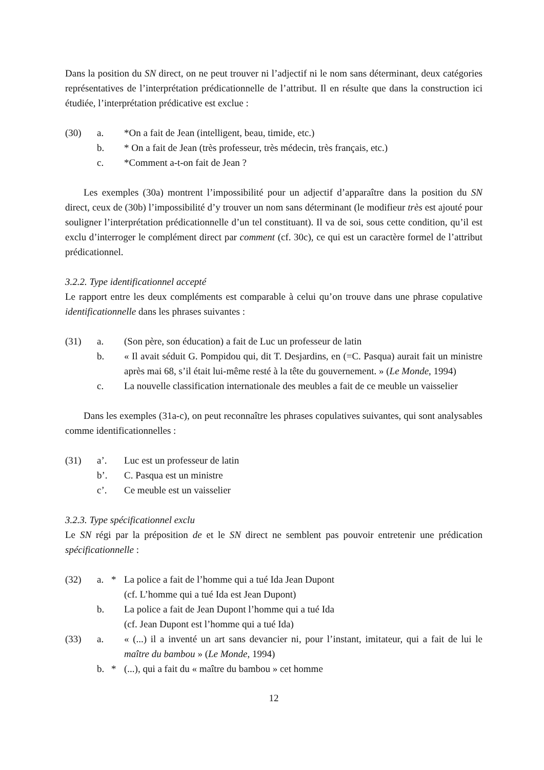Dans la position du SN direct, on ne peut trouver ni l’adjectif ni le nom sans déterminant, deux catégories représentatives de l’interprétation prédicationnelle de l’attribut. Il en résulte que dans la construction ici étudiée, l’interprétation prédicative est exclue :
(30)
a.
*On a fait de Jean (intelligent, beau, timide, etc.)
b.
* On a fait de Jean (très professeur, très médecin, très français, etc.)
c.
*Comment a-t-on fait de Jean ?
Les exemples (30a) montrent l’impossibilité pour un adjectif d’apparaître dans la position du SN direct, ceux de (30b) l’impossibilité d’y trouver un nom sans déterminant (le modifieur très est ajouté pour souligner l’interprétation prédicationnelle d’un tel constituant). Il va de soi, sous cette condition, qu’il est exclu d’interroger le complément direct par comment (cf. 30c), ce qui est un caractère formel de l’attribut prédicationnel.
3.2.2. Type identificationnel accepté
Le rapport entre les deux compléments est comparable à celui qu’on trouve dans une phrase copulative identificationnelle dans les phrases suivantes :
(31)
a.
(Son père, son éducation) a fait de Luc un professeur de latin
b.
« Il avait séduit G. Pompidou qui, dit T. Desjardins, en (=C. Pasqua) aurait fait un ministre après mai 68, s’il était lui-même resté à la tête du gouvernement. » (Le Monde, 1994)
c.
La nouvelle classification internationale des meubles a fait de ce meuble un vaisselier
Dans les exemples (31a-c), on peut reconnaître les phrases copulatives suivantes, qui sont analysables comme identificationnelles :
(31)
a’.
Luc est un professeur de latin
b’.
C. Pasqua est un ministre
c’.
Ce meuble est un vaisselier
3.2.3. Type spécificationnel exclu
Le SN régi par la préposition de et le SN direct ne semblent pas pouvoir entretenir une prédication spécificationnelle :
(32)
a.
*
La police a fait de l’homme qui a tué Ida Jean Dupont
(cf. L’homme qui a tué Ida est Jean Dupont)
b.
La police a fait de Jean Dupont l’homme qui a tué Ida
(cf. Jean Dupont est l’homme qui a tué Ida)
(33)
a.
« (...) il a inventé un art sans devancier ni, pour l’instant, imitateur, qui a fait de lui le maître du bambou » (Le Monde, 1994)
b.
*
(...), qui a fait du « maître du bambou » cet homme
12